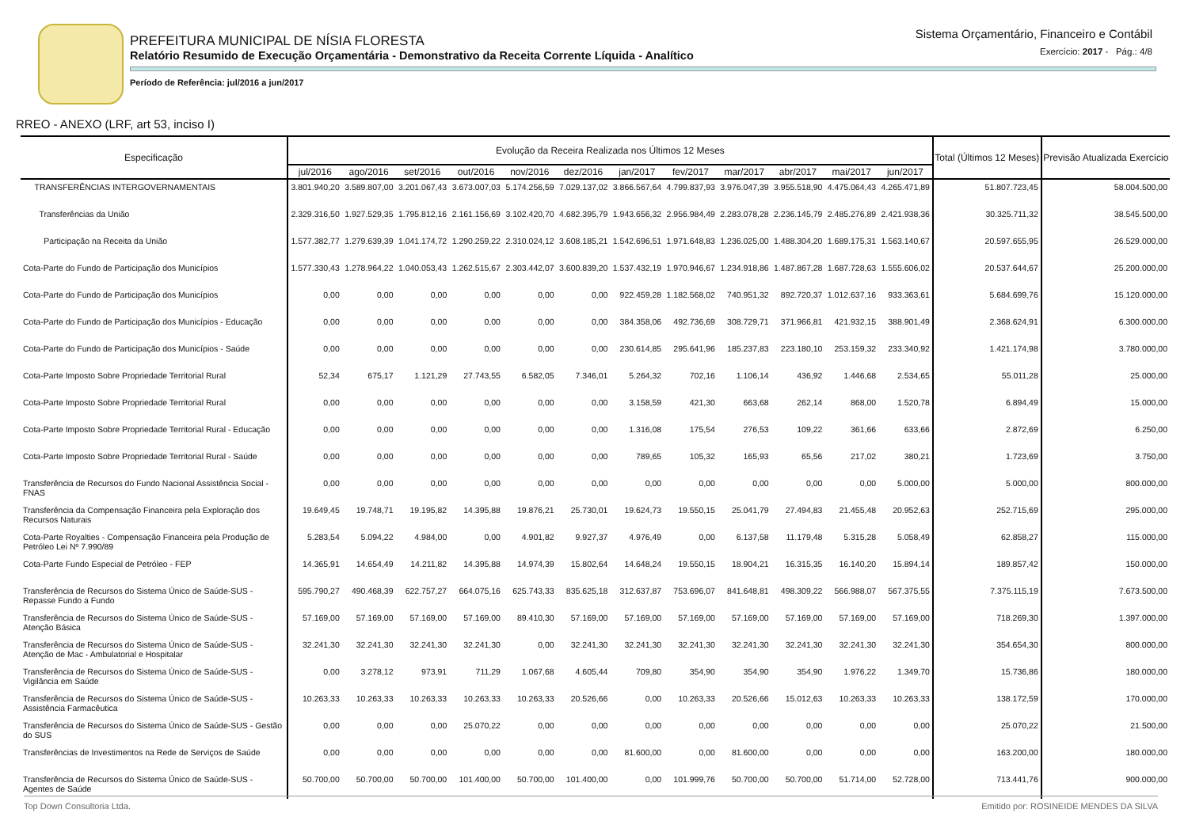PREFEITURA MUNICIPAL DE NÍSIA FLORESTA
Relatório Resumido de Execução Orçamentária - Demonstrativo da Receita Corrente Líquida - Analítico
Período de Referência: jul/2016 a jun/2017
Sistema Orçamentário, Financeiro e Contábil
Exercício: 2017 - Pág.: 4/8
RREO - ANEXO (LRF, art 53, inciso I)
| Especificação | Evolução da Receira Realizada nos Últimos 12 Meses | | | | | | | | | | | | Total (Últimos 12 Meses) | Previsão Atualizada Exercício |
| --- | --- | --- | --- | --- | --- | --- | --- | --- | --- | --- | --- | --- | --- | --- |
| | jul/2016 | ago/2016 | set/2016 | out/2016 | nov/2016 | dez/2016 | jan/2017 | fev/2017 | mar/2017 | abr/2017 | mai/2017 | jun/2017 | | |
| TRANSFERÊNCIAS INTERGOVERNAMENTAIS | 3.801.940,20 | 3.589.807,00 | 3.201.067,43 | 3.673.007,03 | 5.174.256,59 | 7.029.137,02 | 3.866.567,64 | 4.799.837,93 | 3.976.047,39 | 3.955.518,90 | 4.475.064,43 | 4.265.471,89 | 51.807.723,45 | 58.004.500,00 |
| Transferências da União | 2.329.316,50 | 1.927.529,35 | 1.795.812,16 | 2.161.156,69 | 3.102.420,70 | 4.682.395,79 | 1.943.656,32 | 2.956.984,49 | 2.283.078,28 | 2.236.145,79 | 2.485.276,89 | 2.421.938,36 | 30.325.711,32 | 38.545.500,00 |
| Participação na Receita da União | 1.577.382,77 | 1.279.639,39 | 1.041.174,72 | 1.290.259,22 | 2.310.024,12 | 3.608.185,21 | 1.542.696,51 | 1.971.648,83 | 1.236.025,00 | 1.488.304,20 | 1.689.175,31 | 1.563.140,67 | 20.597.655,95 | 26.529.000,00 |
| Cota-Parte do Fundo de Participação dos Municípios | 1.577.330,43 | 1.278.964,22 | 1.040.053,43 | 1.262.515,67 | 2.303.442,07 | 3.600.839,20 | 1.537.432,19 | 1.970.946,67 | 1.234.918,86 | 1.487.867,28 | 1.687.728,63 | 1.555.606,02 | 20.537.644,67 | 25.200.000,00 |
| Cota-Parte do Fundo de Participação dos Municípios | 0,00 | 0,00 | 0,00 | 0,00 | 0,00 | 0,00 | 922.459,28 | 1.182.568,02 | 740.951,32 | 892.720,37 | 1.012.637,16 | 933.363,61 | 5.684.699,76 | 15.120.000,00 |
| Cota-Parte do Fundo de Participação dos Municípios - Educação | 0,00 | 0,00 | 0,00 | 0,00 | 0,00 | 0,00 | 384.358,06 | 492.736,69 | 308.729,71 | 371.966,81 | 421.932,15 | 388.901,49 | 2.368.624,91 | 6.300.000,00 |
| Cota-Parte do Fundo de Participação dos Municípios - Saúde | 0,00 | 0,00 | 0,00 | 0,00 | 0,00 | 0,00 | 230.614,85 | 295.641,96 | 185.237,83 | 223.180,10 | 253.159,32 | 233.340,92 | 1.421.174,98 | 3.780.000,00 |
| Cota-Parte Imposto Sobre Propriedade Territorial Rural | 52,34 | 675,17 | 1.121,29 | 27.743,55 | 6.582,05 | 7.346,01 | 5.264,32 | 702,16 | 1.106,14 | 436,92 | 1.446,68 | 2.534,65 | 55.011,28 | 25.000,00 |
| Cota-Parte Imposto Sobre Propriedade Territorial Rural | 0,00 | 0,00 | 0,00 | 0,00 | 0,00 | 0,00 | 3.158,59 | 421,30 | 663,68 | 262,14 | 868,00 | 1.520,78 | 6.894,49 | 15.000,00 |
| Cota-Parte Imposto Sobre Propriedade Territorial Rural - Educação | 0,00 | 0,00 | 0,00 | 0,00 | 0,00 | 0,00 | 1.316,08 | 175,54 | 276,53 | 109,22 | 361,66 | 633,66 | 2.872,69 | 6.250,00 |
| Cota-Parte Imposto Sobre Propriedade Territorial Rural - Saúde | 0,00 | 0,00 | 0,00 | 0,00 | 0,00 | 0,00 | 789,65 | 105,32 | 165,93 | 65,56 | 217,02 | 380,21 | 1.723,69 | 3.750,00 |
| Transferência de Recursos do Fundo Nacional Assistência Social - FNAS | 0,00 | 0,00 | 0,00 | 0,00 | 0,00 | 0,00 | 0,00 | 0,00 | 0,00 | 0,00 | 0,00 | 5.000,00 | 5.000,00 | 800.000,00 |
| Transferência da Compensação Financeira pela Exploração dos Recursos Naturais | 19.649,45 | 19.748,71 | 19.195,82 | 14.395,88 | 19.876,21 | 25.730,01 | 19.624,73 | 19.550,15 | 25.041,79 | 27.494,83 | 21.455,48 | 20.952,63 | 252.715,69 | 295.000,00 |
| Cota-Parte Royalties - Compensação Financeira pela Produção de Petróleo Lei Nº 7.990/89 | 5.283,54 | 5.094,22 | 4.984,00 | 0,00 | 4.901,82 | 9.927,37 | 4.976,49 | 0,00 | 6.137,58 | 11.179,48 | 5.315,28 | 5.058,49 | 62.858,27 | 115.000,00 |
| Cota-Parte Fundo Especial de Petróleo - FEP | 14.365,91 | 14.654,49 | 14.211,82 | 14.395,88 | 14.974,39 | 15.802,64 | 14.648,24 | 19.550,15 | 18.904,21 | 16.315,35 | 16.140,20 | 15.894,14 | 189.857,42 | 150.000,00 |
| Transferência de Recursos do Sistema Único de Saúde-SUS - Repasse Fundo a Fundo | 595.790,27 | 490.468,39 | 622.757,27 | 664.075,16 | 625.743,33 | 835.625,18 | 312.637,87 | 753.696,07 | 841.648,81 | 498.309,22 | 566.988,07 | 567.375,55 | 7.375.115,19 | 7.673.500,00 |
| Transferência de Recursos do Sistema Único de Saúde-SUS - Atenção Básica | 57.169,00 | 57.169,00 | 57.169,00 | 57.169,00 | 89.410,30 | 57.169,00 | 57.169,00 | 57.169,00 | 57.169,00 | 57.169,00 | 57.169,00 | 57.169,00 | 718.269,30 | 1.397.000,00 |
| Transferência de Recursos do Sistema Único de Saúde-SUS - Atenção de Mac - Ambulatorial e Hospitalar | 32.241,30 | 32.241,30 | 32.241,30 | 32.241,30 | 0,00 | 32.241,30 | 32.241,30 | 32.241,30 | 32.241,30 | 32.241,30 | 32.241,30 | 32.241,30 | 354.654,30 | 800.000,00 |
| Transferência de Recursos do Sistema Único de Saúde-SUS - Vigilância em Saúde | 0,00 | 3.278,12 | 973,91 | 711,29 | 1.067,68 | 4.605,44 | 709,80 | 354,90 | 354,90 | 354,90 | 1.976,22 | 1.349,70 | 15.736,86 | 180.000,00 |
| Transferência de Recursos do Sistema Único de Saúde-SUS - Assistência Farmacêutica | 10.263,33 | 10.263,33 | 10.263,33 | 10.263,33 | 10.263,33 | 20.526,66 | 0,00 | 10.263,33 | 20.526,66 | 15.012,63 | 10.263,33 | 10.263,33 | 138.172,59 | 170.000,00 |
| Transferência de Recursos do Sistema Único de Saúde-SUS - Gestão do SUS | 0,00 | 0,00 | 0,00 | 25.070,22 | 0,00 | 0,00 | 0,00 | 0,00 | 0,00 | 0,00 | 0,00 | 0,00 | 25.070,22 | 21.500,00 |
| Transferências de Investimentos na Rede de Serviços de Saúde | 0,00 | 0,00 | 0,00 | 0,00 | 0,00 | 0,00 | 81.600,00 | 0,00 | 81.600,00 | 0,00 | 0,00 | 0,00 | 163.200,00 | 180.000,00 |
| Transferência de Recursos do Sistema Único de Saúde-SUS - Agentes de Saúde | 50.700,00 | 50.700,00 | 50.700,00 | 101.400,00 | 50.700,00 | 101.400,00 | 0,00 | 101.999,76 | 50.700,00 | 50.700,00 | 51.714,00 | 52.728,00 | 713.441,76 | 900.000,00 |
Top Down Consultoria Ltda. Emitido por: ROSINEIDE MENDES DA SILVA